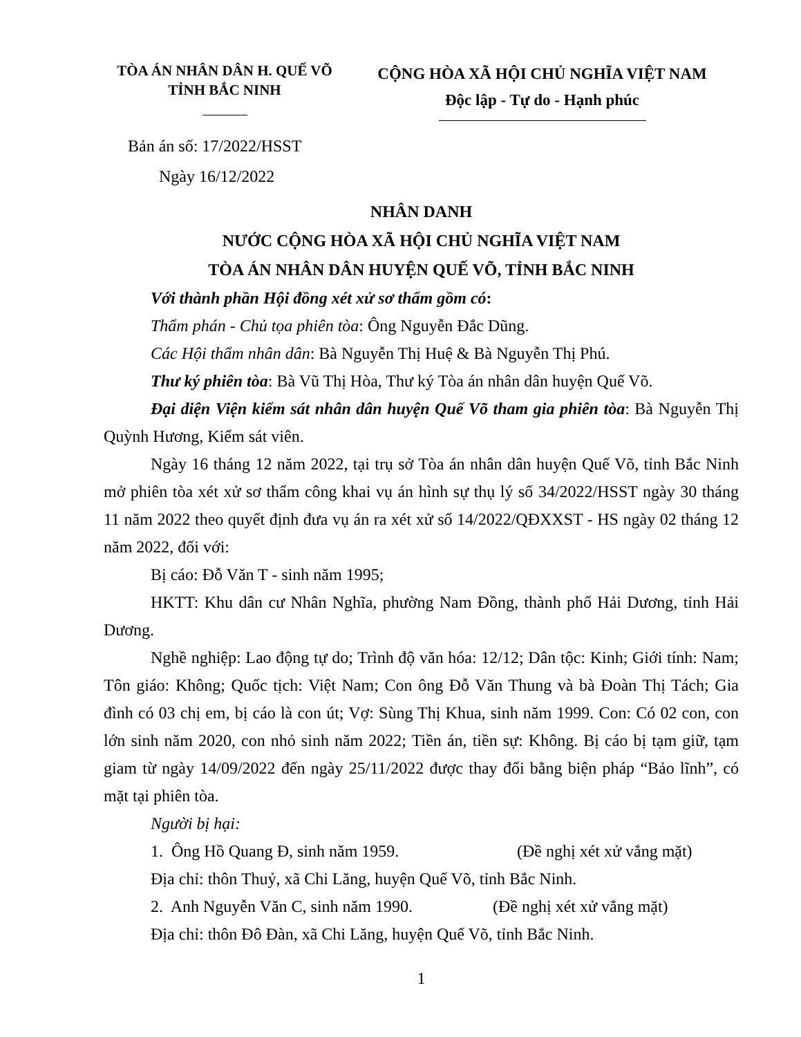TÒA ÁN NHÂN DÂN H. QUẾ VÕ
TỈNH BẮC NINH
CỘNG HÒA XÃ HỘI CHỦ NGHĨA VIỆT NAM
Độc lập - Tự do - Hạnh phúc
Bản án số: 17/2022/HSST
Ngày 16/12/2022
NHÂN DANH
NƯỚC CỘNG HÒA XÃ HỘI CHỦ NGHĨA VIỆT NAM
TÒA ÁN NHÂN DÂN HUYỆN QUẾ VÕ, TỈNH BẮC NINH
Với thành phần Hội đồng xét xử sơ thẩm gồm có:
Thẩm phán - Chủ tọa phiên tòa: Ông Nguyễn Đắc Dũng.
Các Hội thẩm nhân dân: Bà Nguyễn Thị Huệ & Bà Nguyễn Thị Phú.
Thư ký phiên tòa: Bà Vũ Thị Hòa, Thư ký Tòa án nhân dân huyện Quế Võ.
Đại diện Viện kiểm sát nhân dân huyện Quế Võ tham gia phiên tòa: Bà Nguyễn Thị Quỳnh Hương, Kiểm sát viên.
Ngày 16 tháng 12 năm 2022, tại trụ sở Tòa án nhân dân huyện Quế Võ, tỉnh Bắc Ninh mở phiên tòa xét xử sơ thẩm công khai vụ án hình sự thụ lý số 34/2022/HSST ngày 30 tháng 11 năm 2022 theo quyết định đưa vụ án ra xét xử số 14/2022/QĐXXST - HS ngày 02 tháng 12 năm 2022, đối với:
Bị cáo: Đỗ Văn T - sinh năm 1995;
HKTT: Khu dân cư Nhân Nghĩa, phường Nam Đồng, thành phố Hải Dương, tỉnh Hải Dương.
Nghề nghiệp: Lao động tự do; Trình độ văn hóa: 12/12; Dân tộc: Kinh; Giới tính: Nam; Tôn giáo: Không; Quốc tịch: Việt Nam; Con ông Đỗ Văn Thung và bà Đoàn Thị Tách; Gia đình có 03 chị em, bị cáo là con út; Vợ: Sùng Thị Khua, sinh năm 1999. Con: Có 02 con, con lớn sinh năm 2020, con nhỏ sinh năm 2022; Tiền án, tiền sự: Không. Bị cáo bị tạm giữ, tạm giam từ ngày 14/09/2022 đến ngày 25/11/2022 được thay đổi bằng biện pháp “Bảo lĩnh”, có mặt tại phiên tòa.
Người bị hại:
1. Ông Hồ Quang Đ, sinh năm 1959. (Đề nghị xét xử vắng mặt)
Địa chỉ: thôn Thuỷ, xã Chi Lăng, huyện Quế Võ, tỉnh Bắc Ninh.
2. Anh Nguyễn Văn C, sinh năm 1990. (Đề nghị xét xử vắng mặt)
Địa chỉ: thôn Đô Đàn, xã Chi Lăng, huyện Quế Võ, tỉnh Bắc Ninh.
1